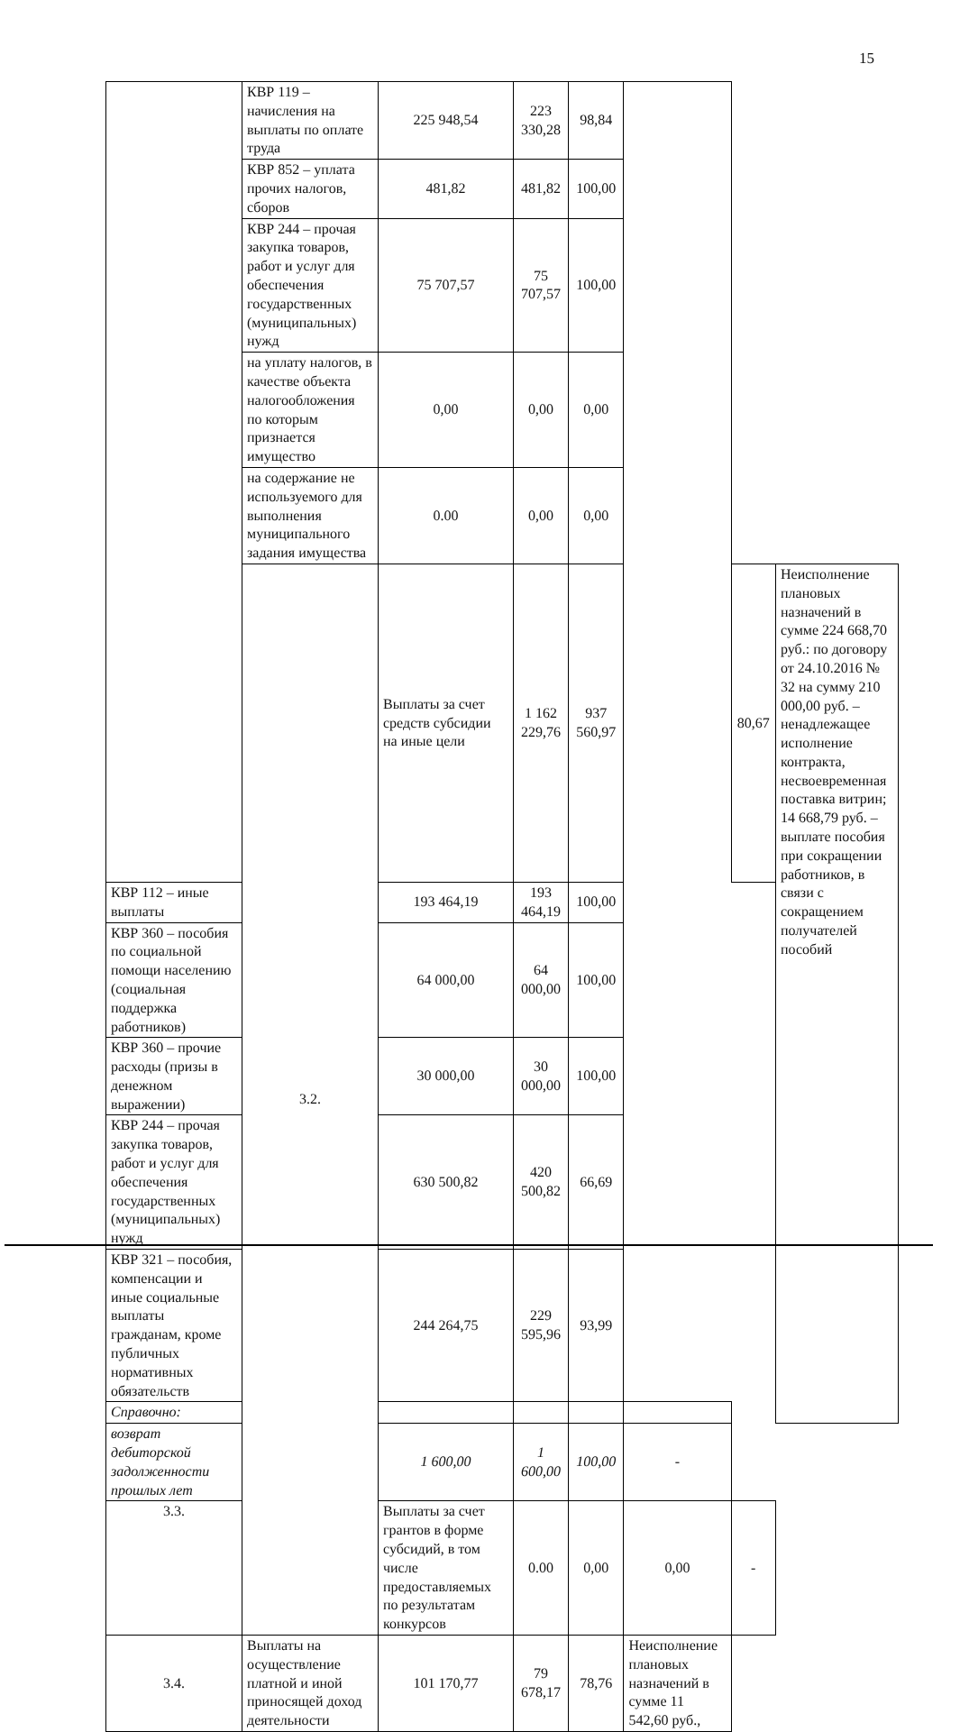15
| | КВР 119 – начисления на выплаты по оплате труда | 225 948,54 | 223 330,28 | 98,84 | | | |
| | КВР 852 – уплата прочих налогов, сборов | 481,82 | 481,82 | 100,00 | | | |
| | КВР 244 – прочая закупка товаров, работ и услуг для обеспечения государственных (муниципальных) нужд | 75 707,57 | 75 707,57 | 100,00 | | | |
| | на уплату налогов, в качестве объекта налогообложения по которым признается имущество | 0,00 | 0,00 | 0,00 | | | |
| | на содержание не используемого для выполнения муниципального задания имущества | 0.00 | 0,00 | 0,00 | | | |
| | 3.2. | Выплаты за счет средств субсидии на иные цели | 1 162 229,76 | 937 560,97 | | 80,67 | Неисполнение плановых назначений в сумме 224 668,70 руб.: по договору от 24.10.2016 № 32 на сумму 210 000,00 руб. – ненадлежащее исполнение контракта, несвоевременная поставка витрин; 14 668,79 руб. – выплате пособия при сокращении работников, в связи с сокращением получателей пособий |
| КВР 112 – иные выплаты | | 193 464,19 | 193 464,19 | 100,00 | | | |
| КВР 360 – пособия по социальной помощи населению (социальная поддержка работников) | | 64 000,00 | 64 000,00 | 100,00 | | | |
| КВР 360 – прочие расходы (призы в денежном выражении) | | 30 000,00 | 30 000,00 | 100,00 | | | |
| КВР 244 – прочая закупка товаров, работ и услуг для обеспечения государственных (муниципальных) нужд | | 630 500,82 | 420 500,82 | 66,69 | | | |
| КВР 321 – пособия, компенсации и иные социальные выплаты гражданам, кроме публичных нормативных обязательств | | 244 264,75 | 229 595,96 | 93,99 | | | |
| Справочно: | | | | | | | |
| возврат дебиторской задолженности прошлых лет | | 1 600,00 | 1 600,00 | 100,00 | - | | |
| 3.3. | | Выплаты за счет грантов в форме субсидий, в том числе предоставляемых по результатам конкурсов | 0.00 | 0,00 | 0,00 | - | |
| 3.4. | Выплаты на осуществление платной и иной приносящей доход деятельности | 101 170,77 | 79 678,17 | 78,76 | Неисполнение плановых назначений в сумме 11 542,60 руб., | | |